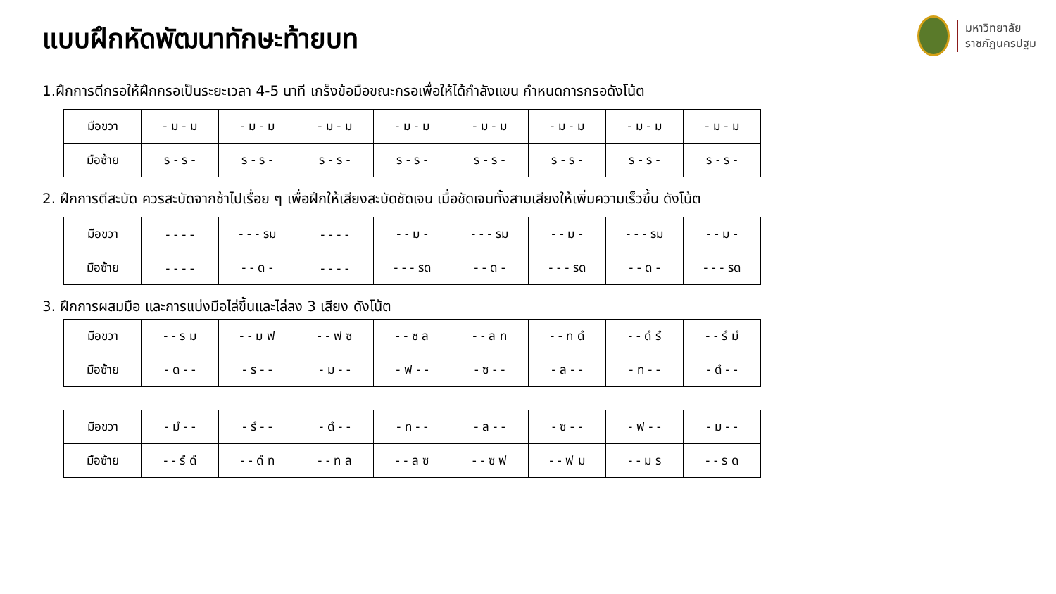มหาวิทยาลัย
ราชภัฏนครปฐม
แบบฝึกหัดพัฒนาทักษะท้ายบท
1.ฝึกการตีกรอให้ฝึกกรอเป็นระยะเวลา 4-5 นาที เกร็งข้อมือขณะกรอเพื่อให้ได้กำลังแขน กำหนดการกรอดังโน้ต
| มือขวา | - ม - ม | - ม - ม | - ม - ม | - ม - ม | - ม - ม | - ม - ม | - ม - ม | - ม - ม |
| มือซ้าย | ร - ร - | ร - ร - | ร - ร - | ร - ร - | ร - ร - | ร - ร - | ร - ร - | ร - ร - |
2. ฝึกการตีสะบัด ควรสะบัดจากช้าไปเรื่อย ๆ เพื่อฝึกให้เสียงสะบัดชัดเจน เมื่อชัดเจนทั้งสามเสียงให้เพิ่มความเร็วขึ้น ดังโน้ต
| มือขวา | - - - - | - - - รม | - - - - | - - ม - | - - - รม | - - ม - | - - - รม | - - ม - |
| มือซ้าย | - - - - | - - ด - | - - - - | - - - รด | - - ด - | - - - รด | - - ด - | - - - รด |
3. ฝึกการผสมมือ และการแบ่งมือไล่ขึ้นและไล่ลง 3 เสียง ดังโน้ต
| มือขวา | - - ร ม | - - ม ฟ | - - ฟ ซ | - - ซ ล | - - ล ท | - - ท ดํ | - - ดํ รํ | - - รํ มํ |
| มือซ้าย | - ด - - | - ร - - | - ม - - | - ฟ - - | - ซ - - | - ล - - | - ท - - | - ดํ - - |
| มือขวา | - มํ - - | - รํ - - | - ดํ - - | - ท - - | - ล - - | - ซ - - | - ฟ - - | - ม - - |
| มือซ้าย | - - รํ ดํ | - - ดํ ท | - - ท ล | - - ล ซ | - - ซ ฟ | - - ฟ ม | - - ม ร | - - ร ด |